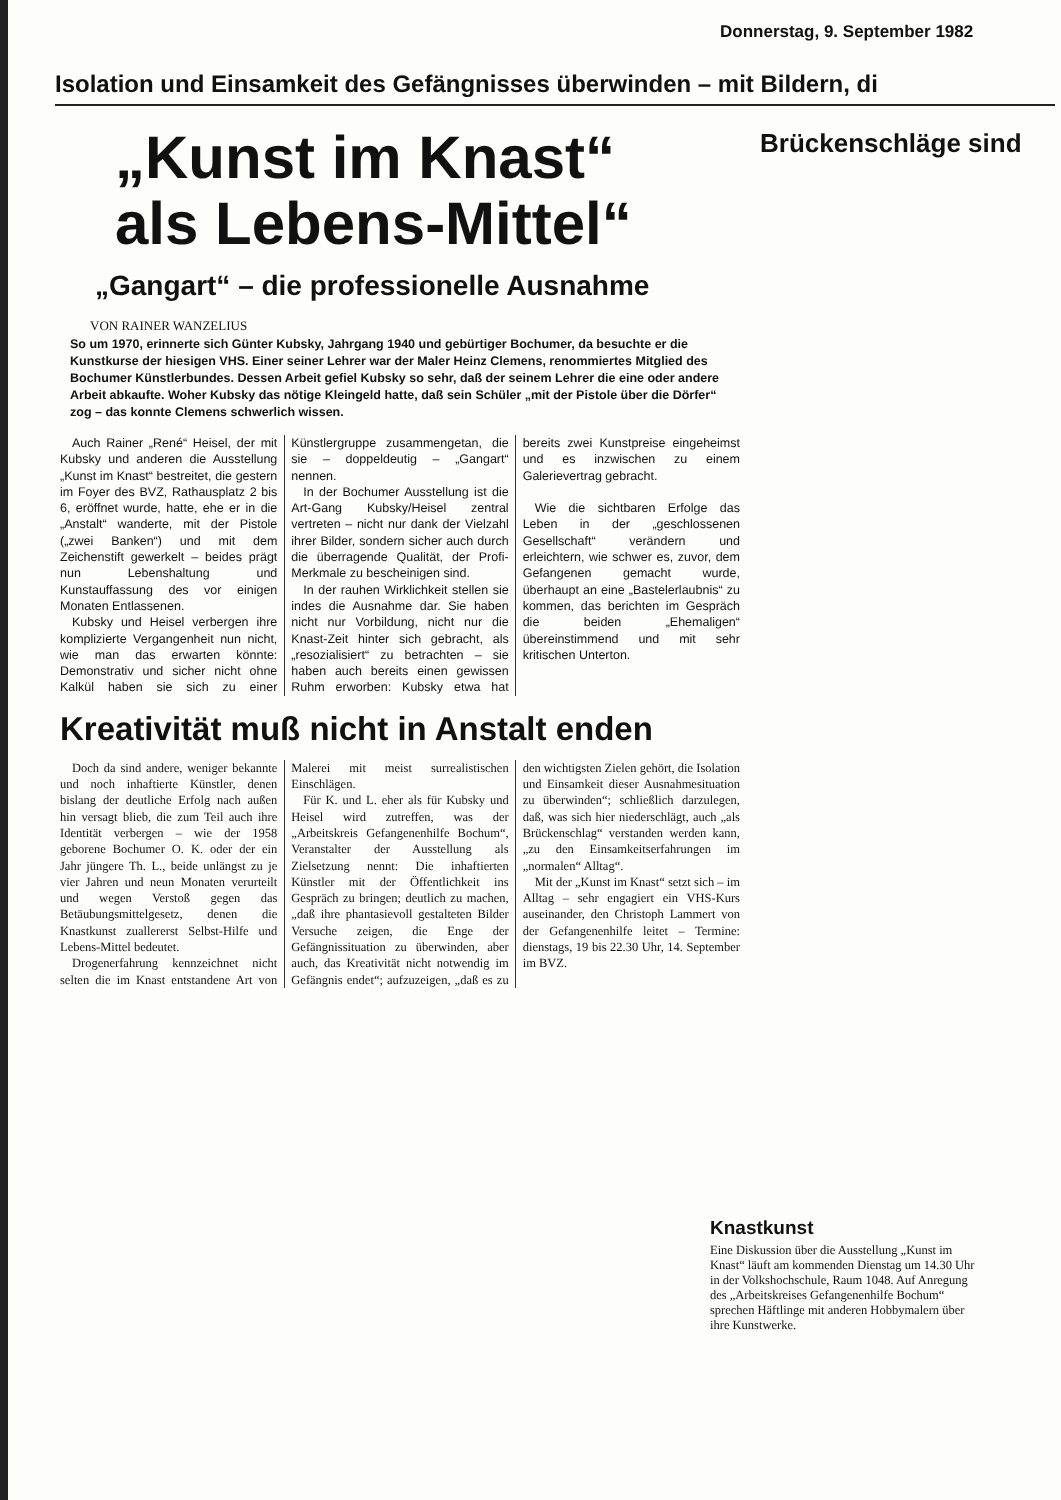Donnerstag, 9. September 1982
Isolation und Einsamkeit des Gefängnisses überwinden – mit Bildern, di
Brückenschläge sind
„Kunst im Knast“
als Lebens-Mittel“
„Gangart“ – die professionelle Ausnahme
VON RAINER WANZELIUS
So um 1970, erinnerte sich Günter Kubsky, Jahrgang 1940 und gebürtiger Bochumer, da besuchte er die Kunstkurse der hiesigen VHS. Einer seiner Lehrer war der Maler Heinz Clemens, renommiertes Mitglied des Bochumer Künstlerbundes. Dessen Arbeit gefiel Kubsky so sehr, daß der seinem Lehrer die eine oder andere Arbeit abkaufte. Woher Kubsky das nötige Kleingeld hatte, daß sein Schüler „mit der Pistole über die Dörfer“ zog – das konnte Clemens schwerlich wissen.
Auch Rainer „René“ Heisel, der mit Kubsky und anderen die Ausstellung „Kunst im Knast“ bestreitet, die gestern im Foyer des BVZ, Rathausplatz 2 bis 6, eröffnet wurde, hatte, ehe er in die „Anstalt“ wanderte, mit der Pistole („zwei Banken“) und mit dem Zeichenstift gewerkelt – beides prägt nun Lebenshaltung und Kunstauffassung des vor einigen Monaten Entlassenen.
Kubsky und Heisel verbergen ihre komplizierte Vergangenheit nun nicht, wie man das erwarten könnte: Demonstrativ und sicher nicht ohne Kalkül haben sie sich zu einer Künstlergruppe zusammengetan, die sie – doppeldeutig – „Gangart“ nennen.
In der Bochumer Ausstellung ist die Art-Gang Kubsky/Heisel zentral vertreten – nicht nur dank der Vielzahl ihrer Bilder, sondern sicher auch durch die überragende Qualität, der Profi-Merkmale zu bescheinigen sind.
In der rauhen Wirklichkeit stellen sie indes die Ausnahme dar. Sie haben nicht nur Vorbildung, nicht nur die Knast-Zeit hinter sich gebracht, als „resozialisiert“ zu betrachten – sie haben auch bereits einen gewissen Ruhm erworben: Kubsky etwa hat bereits zwei Kunstpreise eingeheimst und es inzwischen zu einem Galerievertrag gebracht.
Wie die sichtbaren Erfolge das Leben in der „geschlossenen Gesellschaft“ verändern und erleichtern, wie schwer es, zuvor, dem Gefangenen gemacht wurde, überhaupt an eine „Bastelerlaubnis“ zu kommen, das berichten im Gespräch die beiden „Ehemaligen“ übereinstimmend und mit sehr kritischen Unterton.
Kreativität muß nicht in Anstalt enden
Doch da sind andere, weniger bekannte und noch inhaftierte Künstler, denen bislang der deutliche Erfolg nach außen hin versagt blieb, die zum Teil auch ihre Identität verbergen – wie der 1958 geborene Bochumer O. K. oder der ein Jahr jüngere Th. L., beide unlängst zu je vier Jahren und neun Monaten verurteilt und wegen Verstoß gegen das Betäubungsmittelgesetz, denen die Knastkunst zuallererst Selbst-Hilfe und Lebens-Mittel bedeutet.
Drogenerfahrung kennzeichnet nicht selten die im Knast entstandene Art von Malerei mit meist surrealistischen Einschlägen.
Für K. und L. eher als für Kubsky und Heisel wird zutreffen, was der „Arbeitskreis Gefangenenhilfe Bochum“, Veranstalter der Ausstellung als Zielsetzung nennt: Die inhaftierten Künstler mit der Öffentlichkeit ins Gespräch zu bringen; deutlich zu machen, „daß ihre phantasievoll gestalteten Bilder Versuche zeigen, die Enge der Gefängnissituation zu überwinden, aber auch, das Kreativität nicht notwendig im Gefängnis endet“; aufzuzeigen, „daß es zu den wichtigsten Zielen gehört, die Isolation und Einsamkeit dieser Ausnahmesituation zu überwinden“; schließlich darzulegen, daß, was sich hier niederschlägt, auch „als Brückenschlag“ verstanden werden kann, „zu den Einsamkeitserfahrungen im „normalen“ Alltag“.
Mit der „Kunst im Knast“ setzt sich – im Alltag – sehr engagiert ein VHS-Kurs auseinander, den Christoph Lammert von der Gefangenenhilfe leitet – Termine: dienstags, 19 bis 22.30 Uhr, 14. September im BVZ.
Knastkunst
Eine Diskussion über die Ausstellung „Kunst im Knast“ läuft am kommenden Dienstag um 14.30 Uhr in der Volkshochschule, Raum 1048. Auf Anregung des „Arbeitskreises Gefangenenhilfe Bochum“ sprechen Häftlinge mit anderen Hobbymalern über ihre Kunstwerke.